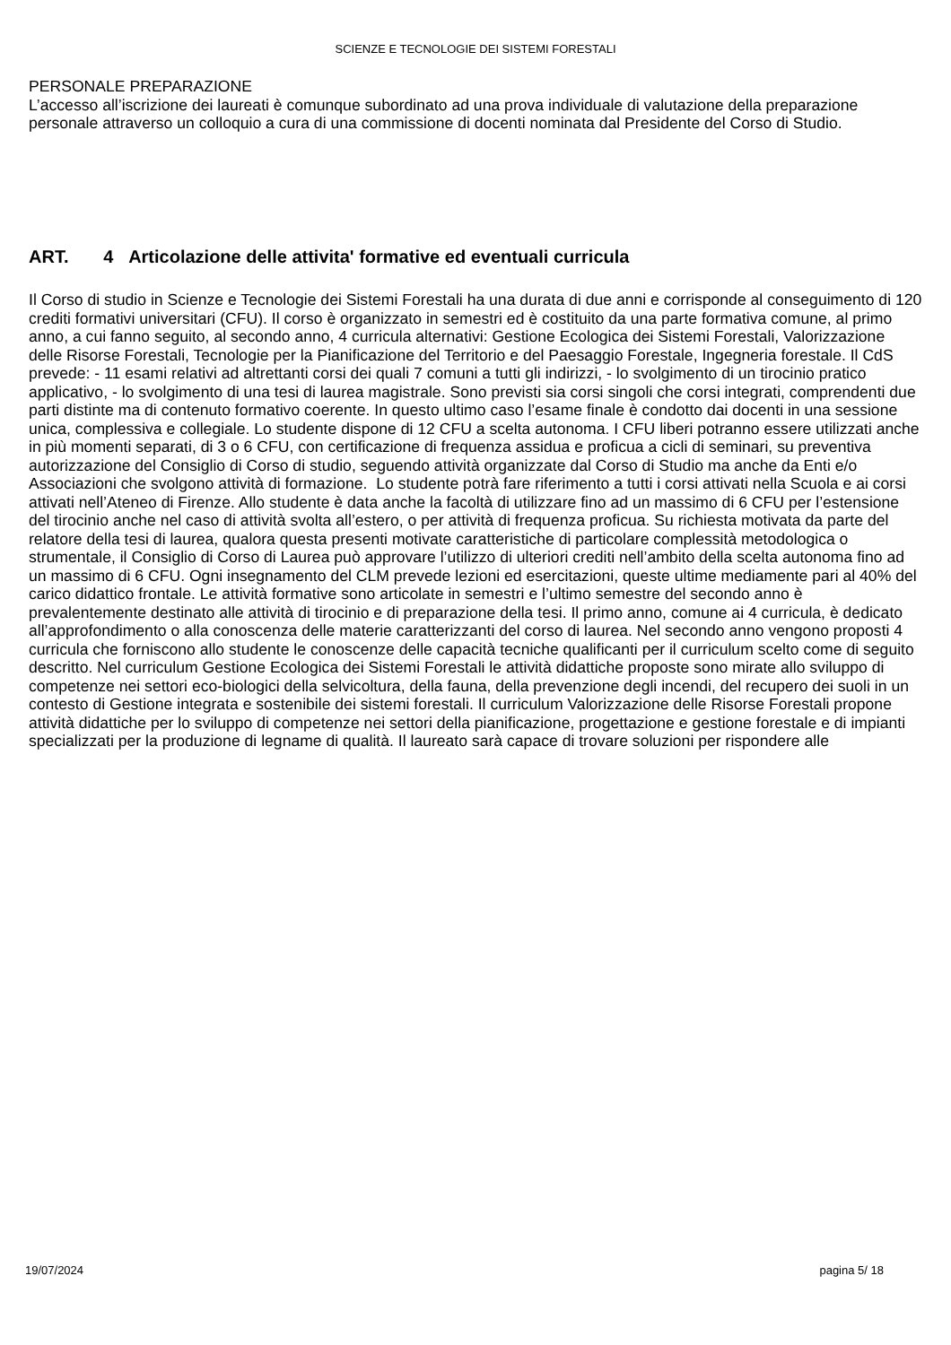SCIENZE E TECNOLOGIE DEI SISTEMI FORESTALI
PERSONALE PREPARAZIONE
L’accesso all’iscrizione dei laureati è comunque subordinato ad una prova individuale di valutazione della preparazione personale attraverso un colloquio a cura di una commissione di docenti nominata dal Presidente del Corso di Studio.
ART. 4 Articolazione delle attivita' formative ed eventuali curricula
Il Corso di studio in Scienze e Tecnologie dei Sistemi Forestali ha una durata di due anni e corrisponde al conseguimento di 120 crediti formativi universitari (CFU). Il corso è organizzato in semestri ed è costituito da una parte formativa comune, al primo anno, a cui fanno seguito, al secondo anno, 4 curricula alternativi: Gestione Ecologica dei Sistemi Forestali, Valorizzazione delle Risorse Forestali, Tecnologie per la Pianificazione del Territorio e del Paesaggio Forestale, Ingegneria forestale. Il CdS prevede: - 11 esami relativi ad altrettanti corsi dei quali 7 comuni a tutti gli indirizzi, - lo svolgimento di un tirocinio pratico applicativo, - lo svolgimento di una tesi di laurea magistrale. Sono previsti sia corsi singoli che corsi integrati, comprendenti due parti distinte ma di contenuto formativo coerente. In questo ultimo caso l’esame finale è condotto dai docenti in una sessione unica, complessiva e collegiale. Lo studente dispone di 12 CFU a scelta autonoma. I CFU liberi potranno essere utilizzati anche in più momenti separati, di 3 o 6 CFU, con certificazione di frequenza assidua e proficua a cicli di seminari, su preventiva autorizzazione del Consiglio di Corso di studio, seguendo attività organizzate dal Corso di Studio ma anche da Enti e/o Associazioni che svolgono attività di formazione. Lo studente potrà fare riferimento a tutti i corsi attivati nella Scuola e ai corsi attivati nell’Ateneo di Firenze. Allo studente è data anche la facoltà di utilizzare fino ad un massimo di 6 CFU per l’estensione del tirocinio anche nel caso di attività svolta all’estero, o per attività di frequenza proficua. Su richiesta motivata da parte del relatore della tesi di laurea, qualora questa presenti motivate caratteristiche di particolare complessità metodologica o strumentale, il Consiglio di Corso di Laurea può approvare l’utilizzo di ulteriori crediti nell’ambito della scelta autonoma fino ad un massimo di 6 CFU. Ogni insegnamento del CLM prevede lezioni ed esercitazioni, queste ultime mediamente pari al 40% del carico didattico frontale. Le attività formative sono articolate in semestri e l’ultimo semestre del secondo anno è prevalentemente destinato alle attività di tirocinio e di preparazione della tesi. Il primo anno, comune ai 4 curricula, è dedicato all’approfondimento o alla conoscenza delle materie caratterizzanti del corso di laurea. Nel secondo anno vengono proposti 4 curricula che forniscono allo studente le conoscenze delle capacità tecniche qualificanti per il curriculum scelto come di seguito descritto. Nel curriculum Gestione Ecologica dei Sistemi Forestali le attività didattiche proposte sono mirate allo sviluppo di competenze nei settori eco-biologici della selvicoltura, della fauna, della prevenzione degli incendi, del recupero dei suoli in un contesto di Gestione integrata e sostenibile dei sistemi forestali. Il curriculum Valorizzazione delle Risorse Forestali propone attività didattiche per lo sviluppo di competenze nei settori della pianificazione, progettazione e gestione forestale e di impianti specializzati per la produzione di legname di qualità. Il laureato sarà capace di trovare soluzioni per rispondere alle
19/07/2024 pagina 5/ 18